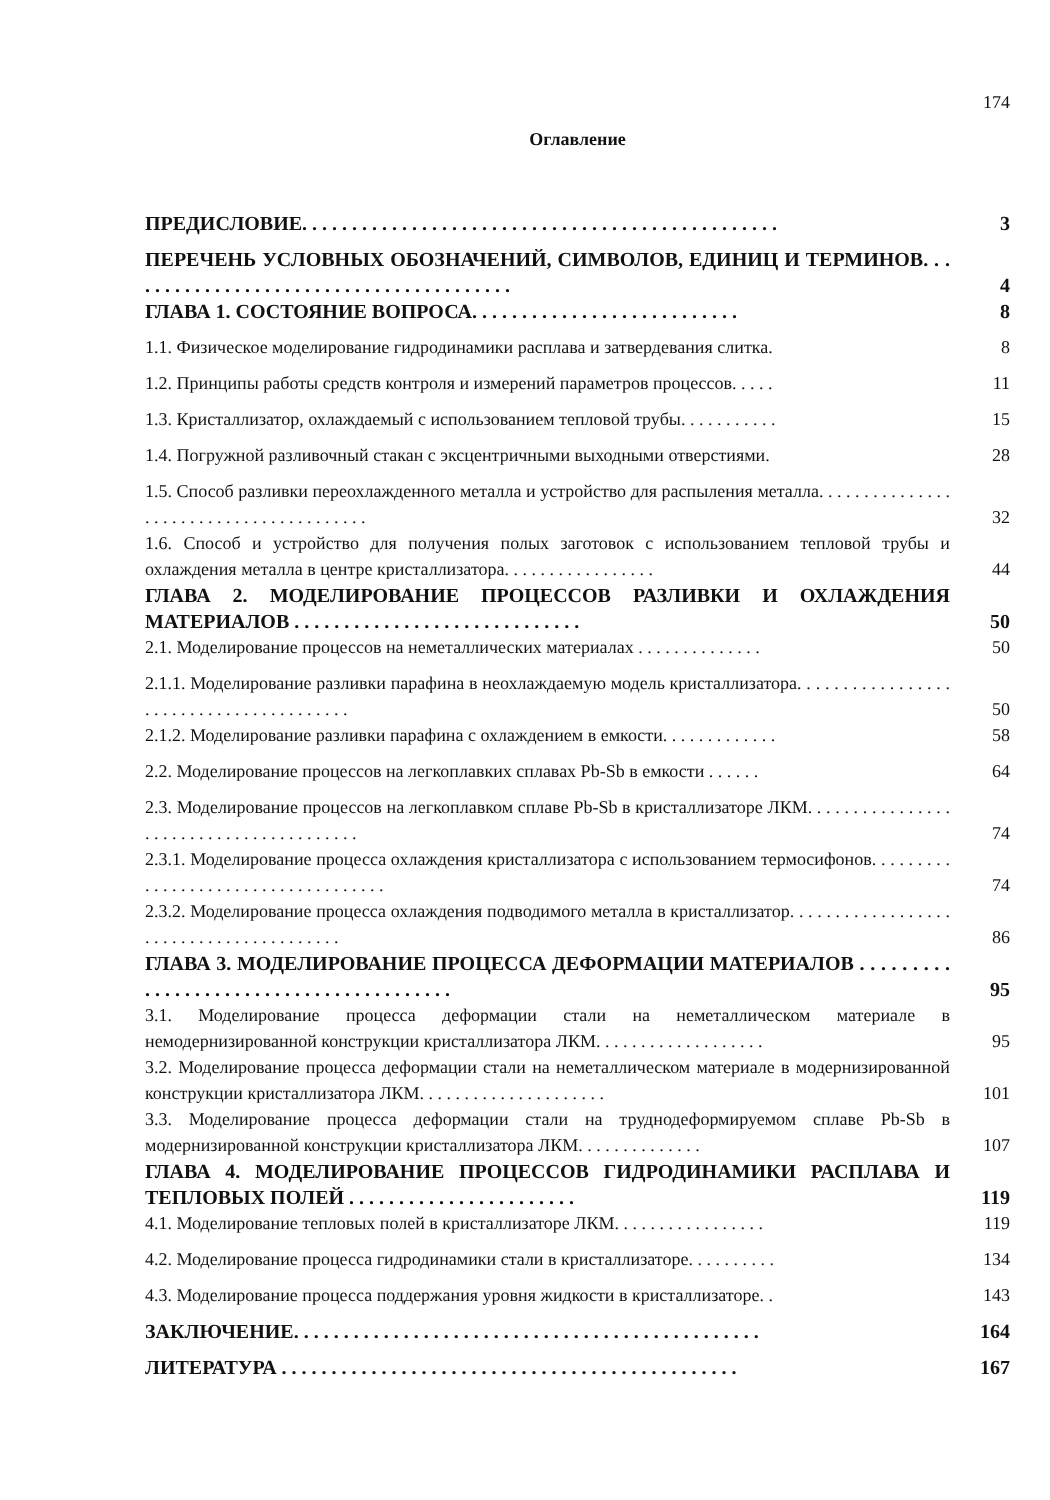174
Оглавление
ПРЕДИСЛОВИЕ. . . . . . . . . . . . . . . . . . . . . . . . . . . . . . . . . . . . . . . . . . . . . . . .
3
ПЕРЕЧЕНЬ УСЛОВНЫХ ОБОЗНАЧЕНИЙ, СИМВОЛОВ, ЕДИНИЦ И ТЕРМИНОВ. . . . . . . . . . . . . . . . . . . . . . . . . . . . . . . . . . . . . . . .
4
ГЛАВА 1. СОСТОЯНИЕ ВОПРОСА. . . . . . . . . . . . . . . . . . . . . . . . . . .
8
1.1. Физическое моделирование гидродинамики расплава и затвердевания слитка.
8
1.2. Принципы работы средств контроля и измерений параметров процессов. . . . .
11
1.3. Кристаллизатор, охлаждаемый с использованием тепловой трубы. . . . . . . . . . .
15
1.4. Погружной разливочный стакан с эксцентричными выходными отверстиями.
28
1.5. Способ разливки переохлажденного металла и устройство для распыления металла. . . . . . . . . . . . . . . . . . . . . . . . . . . . . . . . . . . . . . . .
32
1.6. Способ и устройство для получения полых заготовок с использованием тепловой трубы и охлаждения металла в центре кристаллизатора. . . . . . . . . . . . . . . . .
44
ГЛАВА 2. МОДЕЛИРОВАНИЕ ПРОЦЕССОВ РАЗЛИВКИ И ОХЛАЖДЕНИЯ МАТЕРИАЛОВ . . . . . . . . . . . . . . . . . . . . . . . . . . . . .
50
2.1. Моделирование процессов на неметаллических материалах . . . . . . . . . . . . . .
50
2.1.1. Моделирование разливки парафина в неохлаждаемую модель кристаллизатора. . . . . . . . . . . . . . . . . . . . . . . . . . . . . . . . . . . . . . . .
50
2.1.2. Моделирование разливки парафина с охлаждением в емкости. . . . . . . . . . . . .
58
2.2. Моделирование процессов на легкоплавких сплавах Pb-Sb в емкости . . . . . .
64
2.3. Моделирование процессов на легкоплавком сплаве Pb-Sb в кристаллизаторе ЛКМ. . . . . . . . . . . . . . . . . . . . . . . . . . . . . . . . . . . . . . . .
74
2.3.1. Моделирование процесса охлаждения кристаллизатора с использованием термосифонов. . . . . . . . . . . . . . . . . . . . . . . . . . . . . . . . . . . .
74
2.3.2. Моделирование процесса охлаждения подводимого металла в кристаллизатор. . . . . . . . . . . . . . . . . . . . . . . . . . . . . . . . . . . . . . . .
86
ГЛАВА 3. МОДЕЛИРОВАНИЕ ПРОЦЕССА ДЕФОРМАЦИИ МАТЕРИАЛОВ . . . . . . . . . . . . . . . . . . . . . . . . . . . . . . . . . . . . . . . .
95
3.1. Моделирование процесса деформации стали на неметаллическом материале в немодернизированной конструкции кристаллизатора ЛКМ. . . . . . . . . . . . . . . . . . .
95
3.2. Моделирование процесса деформации стали на неметаллическом материале в модернизированной конструкции кристаллизатора ЛКМ. . . . . . . . . . . . . . . . . . . . .
101
3.3. Моделирование процесса деформации стали на труднодеформируемом сплаве Pb-Sb в модернизированной конструкции кристаллизатора ЛКМ. . . . . . . . . . . . . .
107
ГЛАВА 4. МОДЕЛИРОВАНИЕ ПРОЦЕССОВ ГИДРОДИНАМИКИ РАСПЛАВА И ТЕПЛОВЫХ ПОЛЕЙ . . . . . . . . . . . . . . . . . . . . . . .
119
4.1. Моделирование тепловых полей в кристаллизаторе ЛКМ. . . . . . . . . . . . . . . . .
119
4.2. Моделирование процесса гидродинамики стали в кристаллизаторе. . . . . . . . . .
134
4.3. Моделирование процесса поддержания уровня жидкости в кристаллизаторе. .
143
ЗАКЛЮЧЕНИЕ. . . . . . . . . . . . . . . . . . . . . . . . . . . . . . . . . . . . . . . . . . . . . . .
164
ЛИТЕРАТУРА . . . . . . . . . . . . . . . . . . . . . . . . . . . . . . . . . . . . . . . . . . . . . .
167